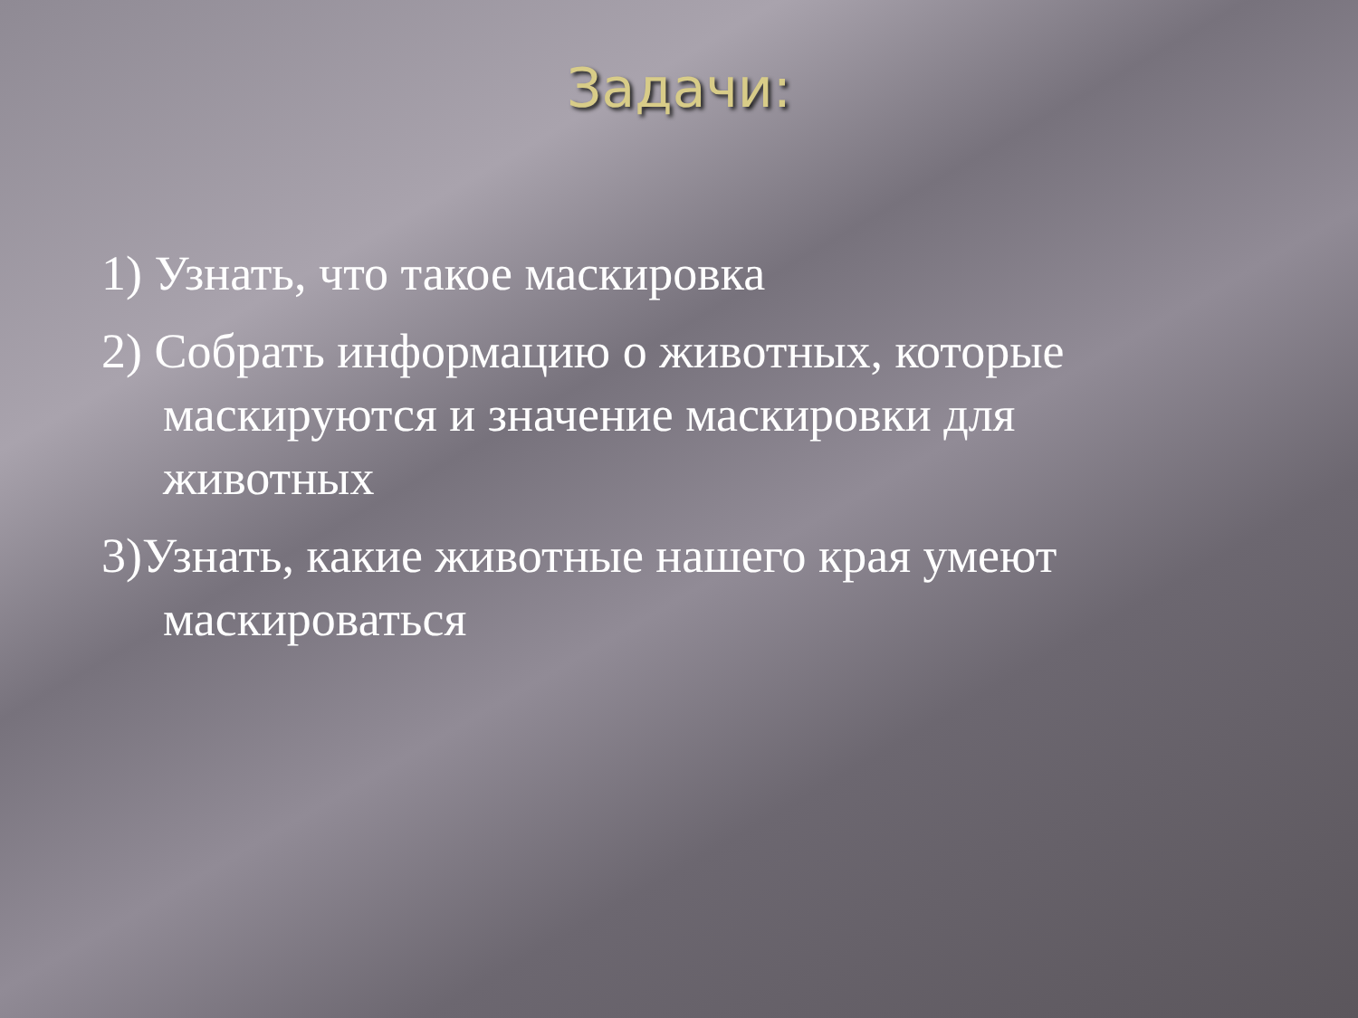Задачи:
1) Узнать, что такое маскировка
2) Собрать информацию о животных, которые маскируются и значение маскировки для животных
3)Узнать, какие животные нашего края умеют маскироваться